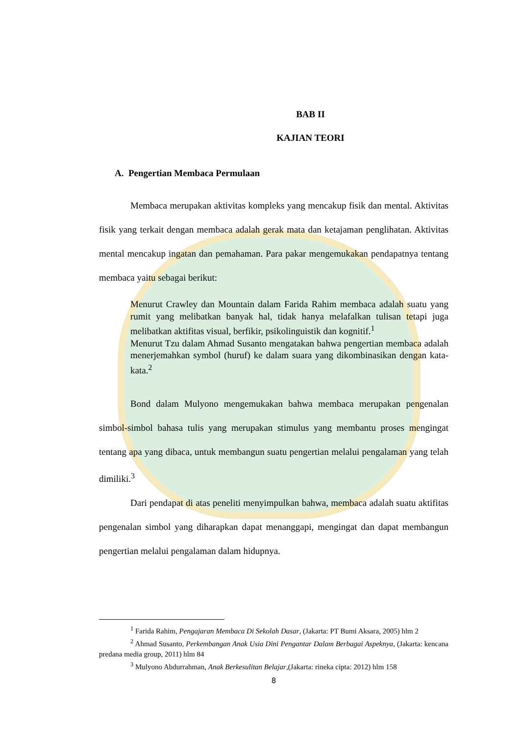BAB II
KAJIAN TEORI
A. Pengertian Membaca Permulaan
Membaca merupakan aktivitas kompleks yang mencakup fisik dan mental. Aktivitas fisik yang terkait dengan membaca adalah gerak mata dan ketajaman penglihatan. Aktivitas mental mencakup ingatan dan pemahaman. Para pakar mengemukakan pendapatnya tentang membaca yaitu sebagai berikut:
Menurut Crawley dan Mountain dalam Farida Rahim membaca adalah suatu yang rumit yang melibatkan banyak hal, tidak hanya melafalkan tulisan tetapi juga melibatkan aktifitas visual, berfikir, psikolinguistik dan kognitif.<sup>1</sup>
Menurut Tzu dalam Ahmad Susanto mengatakan bahwa pengertian membaca adalah menerjemahkan symbol (huruf) ke dalam suara yang dikombinasikan dengan kata-kata.<sup>2</sup>
Bond dalam Mulyono mengemukakan bahwa membaca merupakan pengenalan simbol-simbol bahasa tulis yang merupakan stimulus yang membantu proses mengingat tentang apa yang dibaca, untuk membangun suatu pengertian melalui pengalaman yang telah dimiliki.<sup>3</sup>
Dari pendapat di atas peneliti menyimpulkan bahwa, membaca adalah suatu aktifitas pengenalan simbol yang diharapkan dapat menanggapi, mengingat dan dapat membangun pengertian melalui pengalaman dalam hidupnya.
<sup>1</sup> Farida Rahim, Pengajaran Membaca Di Sekolah Dasar, (Jakarta: PT Bumi Aksara, 2005) hlm 2
<sup>2</sup> Ahmad Susanto, Perkembangan Anak Usia Dini Pengantar Dalam Berbagai Aspeknya, (Jakarta: kencana predana media group, 2011) hlm 84
<sup>3</sup> Mulyono Abdurrahman, Anak Berkesulitan Belajar,(Jakarta: rineka cipta: 2012) hlm 158
8